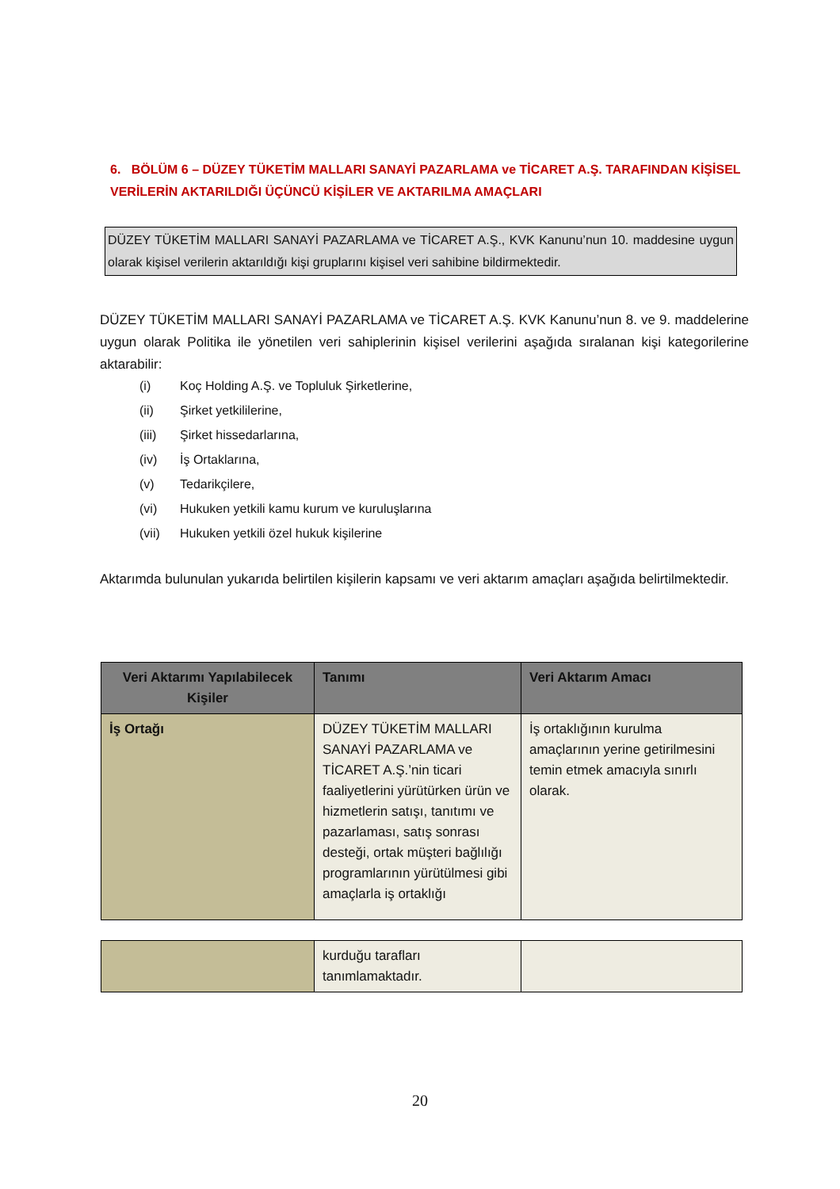6. BÖLÜM 6 – DÜZEY TÜKETİM MALLARI SANAYİ PAZARLAMA ve TİCARET A.Ş. TARAFINDAN KİŞİSEL VERİLERİN AKTARILDIĞI ÜÇÜNCÜ KİŞİLER VE AKTARILMA AMAÇLARI
DÜZEY TÜKETİM MALLARI SANAYİ PAZARLAMA ve TİCARET A.Ş., KVK Kanunu’nun 10. maddesine uygun olarak kişisel verilerin aktarıldığı kişi gruplarını kişisel veri sahibine bildirmektedir.
DÜZEY TÜKETİM MALLARI SANAYİ PAZARLAMA ve TİCARET A.Ş. KVK Kanunu’nun 8. ve 9. maddelerine uygun olarak Politika ile yönetilen veri sahiplerinin kişisel verilerini aşağıda sıralanan kişi kategorilerine aktarabilir:
(i) Koç Holding A.Ş. ve Topluluk Şirketlerine,
(ii) Şirket yetkililerine,
(iii) Şirket hissedarlarına,
(iv) İş Ortaklarına,
(v) Tedarikçilere,
(vi) Hukuken yetkili kamu kurum ve kuruluşlarına
(vii) Hukuken yetkili özel hukuk kişilerine
Aktarımda bulunulan yukarıda belirtilen kişilerin kapsamı ve veri aktarım amaçları aşağıda belirtilmektedir.
| Veri Aktarımı Yapılabilecek Kişiler | Tanımı | Veri Aktarım Amacı |
| --- | --- | --- |
| İş Ortağı | DÜZEY TÜKETİM MALLARI SANAYİ PAZARLAMA ve TİCARET A.Ş.’nin ticari faaliyetlerini yürütürken ürün ve hizmetlerin satışı, tanıtımı ve pazarlaması, satış sonrası desteği, ortak müşteri bağlılığı programlarının yürütülmesi gibi amaçlarla iş ortaklığı | İş ortaklığının kurulma amaçlarının yerine getirilmesini temin etmek amacıyla sınırlı olarak. |
| | kurduğu tarafları tanımlamaktadır. | |
20